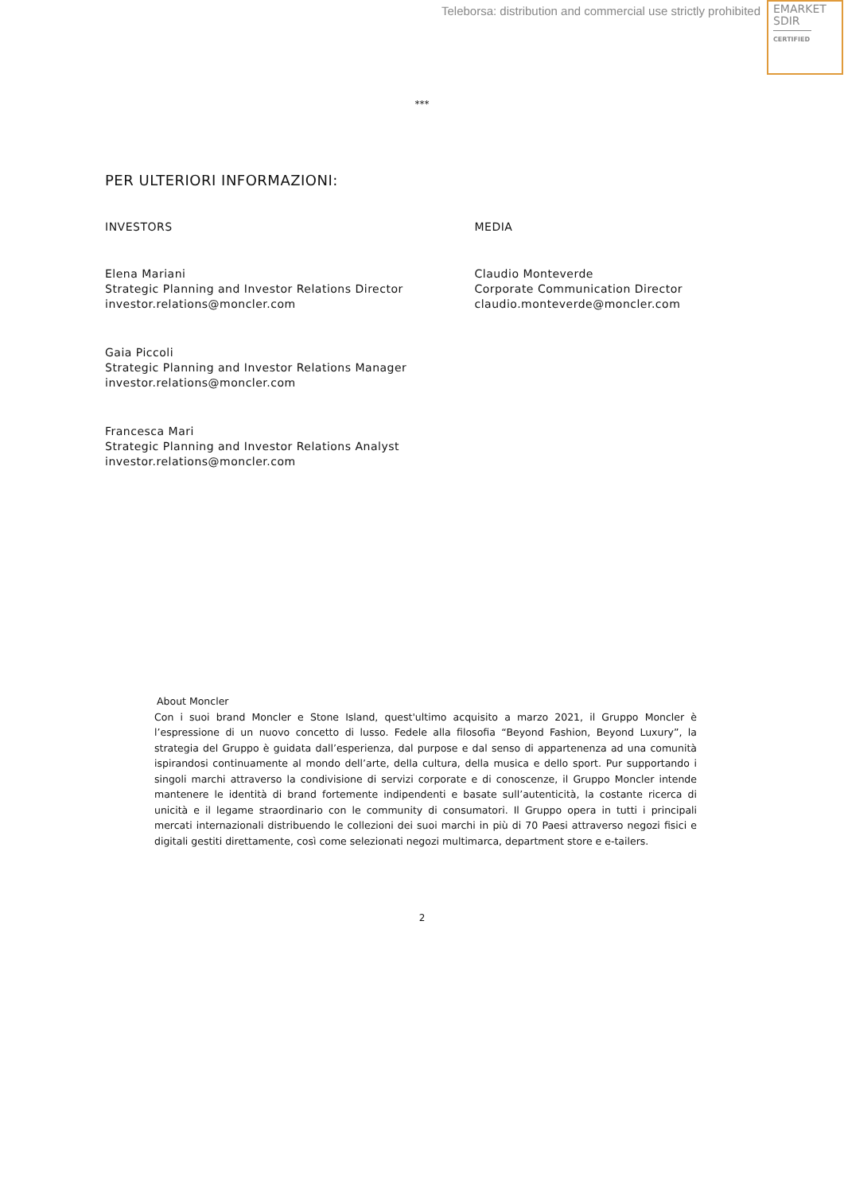Teleborsa: distribution and commercial use strictly prohibited
EMARKET
SDIR
CERTIFIED
***
PER ULTERIORI INFORMAZIONI:
INVESTORS
Elena Mariani
Strategic Planning and Investor Relations Director
investor.relations@moncler.com
Gaia Piccoli
Strategic Planning and Investor Relations Manager
investor.relations@moncler.com
Francesca Mari
Strategic Planning and Investor Relations Analyst
investor.relations@moncler.com
MEDIA
Claudio Monteverde
Corporate Communication Director
claudio.monteverde@moncler.com
About Moncler
Con i suoi brand Moncler e Stone Island, quest'ultimo acquisito a marzo 2021, il Gruppo Moncler è l’espressione di un nuovo concetto di lusso. Fedele alla filosofia “Beyond Fashion, Beyond Luxury”, la strategia del Gruppo è guidata dall’esperienza, dal purpose e dal senso di appartenenza ad una comunità ispirandosi continuamente al mondo dell’arte, della cultura, della musica e dello sport. Pur supportando i singoli marchi attraverso la condivisione di servizi corporate e di conoscenze, il Gruppo Moncler intende mantenere le identità di brand fortemente indipendenti e basate sull’autenticità, la costante ricerca di unicità e il legame straordinario con le community di consumatori. Il Gruppo opera in tutti i principali mercati internazionali distribuendo le collezioni dei suoi marchi in più di 70 Paesi attraverso negozi fisici e digitali gestiti direttamente, così come selezionati negozi multimarca, department store e e-tailers.
2